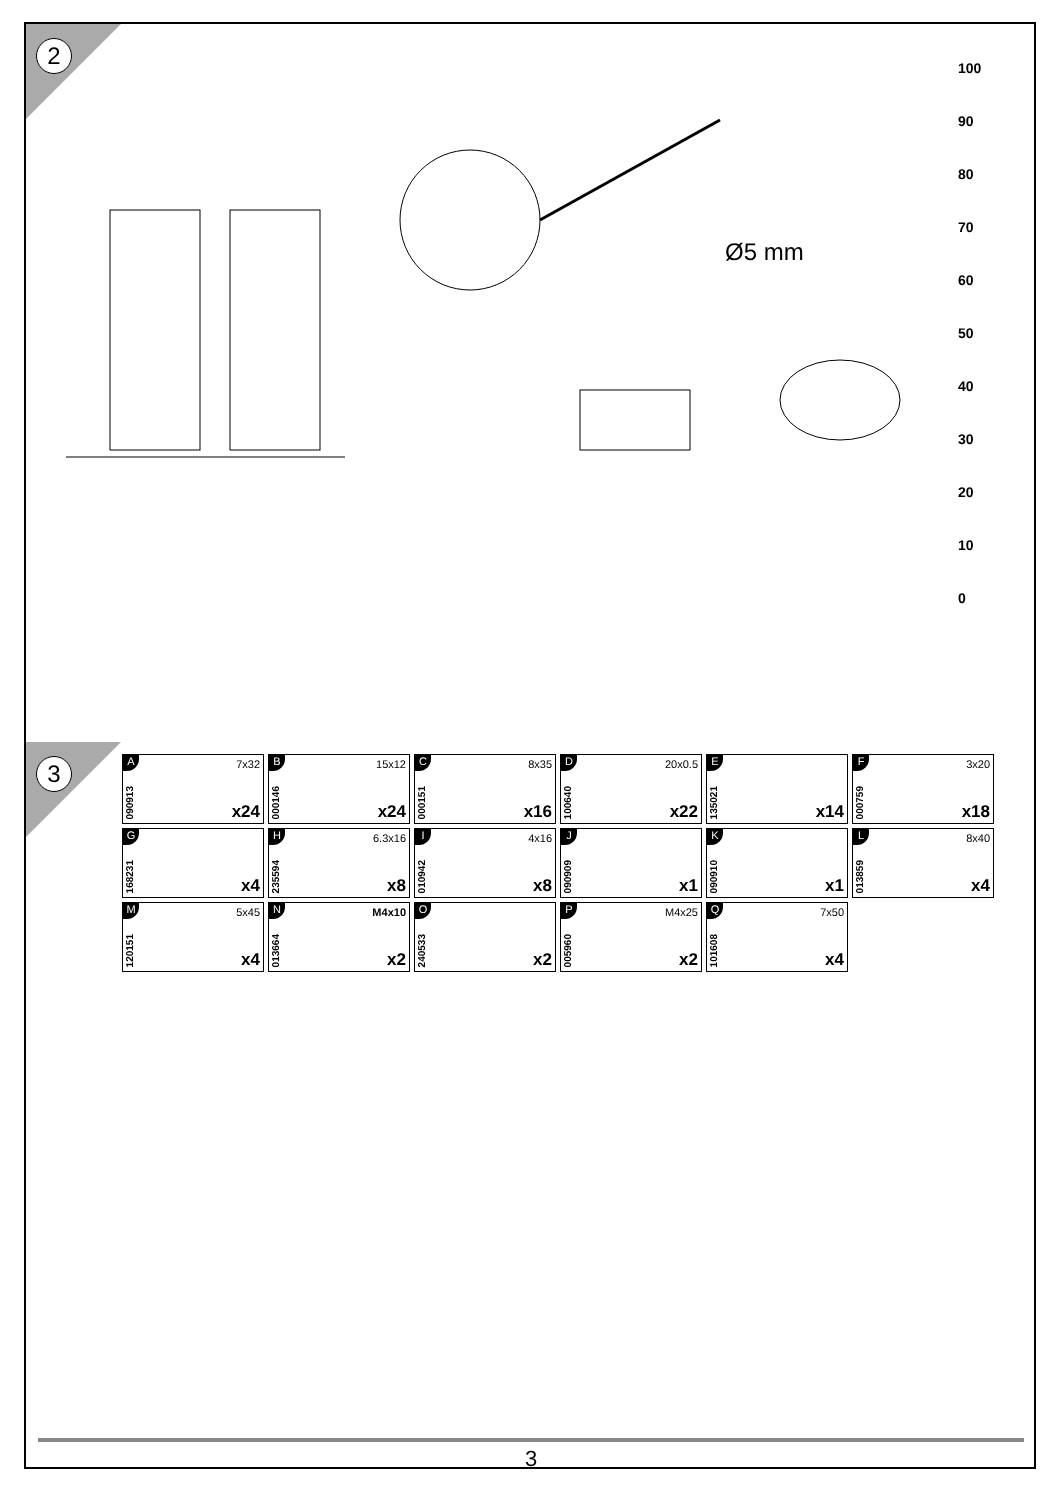2
Ø5 mm
100
90
80
70
60
50
40
30
20
10
0
3
| A 7x32 090913 x24 | B 15x12 000146 x24 | C 8x35 000151 x16 | D 20x0.5 100640 x22 | E 135021 x14 | F 3x20 000759 x18 |
| G 168231 x4 | H 6.3x16 235594 x8 | I 4x16 010942 x8 | J 090909 x1 | K 090910 x1 | L 8x40 013859 x4 |
| M 5x45 120151 x4 | N M4x10 013664 x2 | O 240533 x2 | P M4x25 005960 x2 | Q 7x50 101608 x4 | |
3